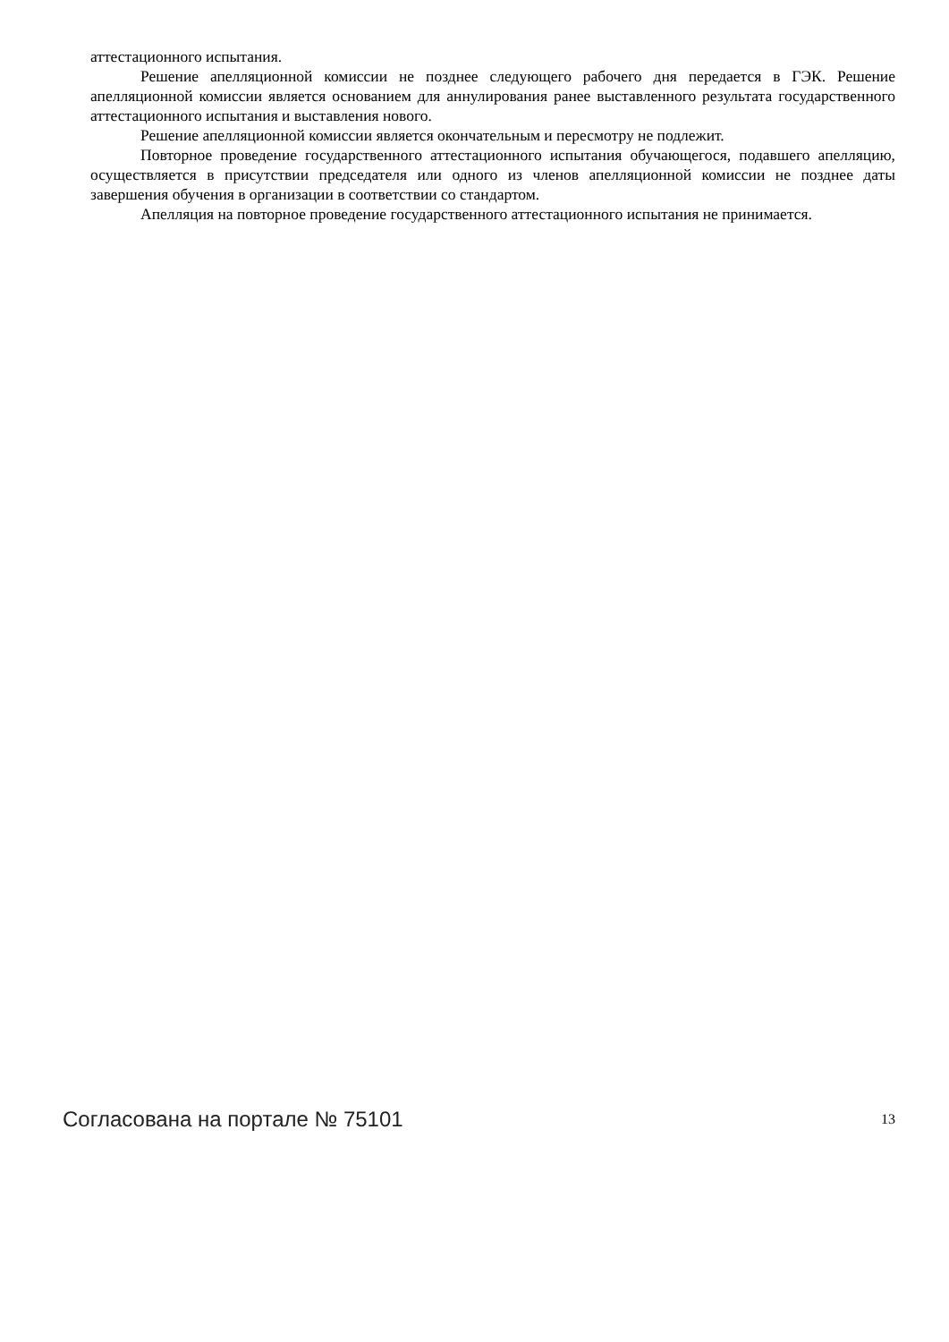аттестационного испытания.
Решение апелляционной комиссии не позднее следующего рабочего дня передается в ГЭК. Решение апелляционной комиссии является основанием для аннулирования ранее выставленного результата государственного аттестационного испытания и выставления нового.
Решение апелляционной комиссии является окончательным и пересмотру не подлежит.
Повторное проведение государственного аттестационного испытания обучающегося, подавшего апелляцию, осуществляется в присутствии председателя или одного из членов апелляционной комиссии не позднее даты завершения обучения в организации в соответствии со стандартом.
Апелляция на повторное проведение государственного аттестационного испытания не принимается.
Согласована на портале № 75101 13